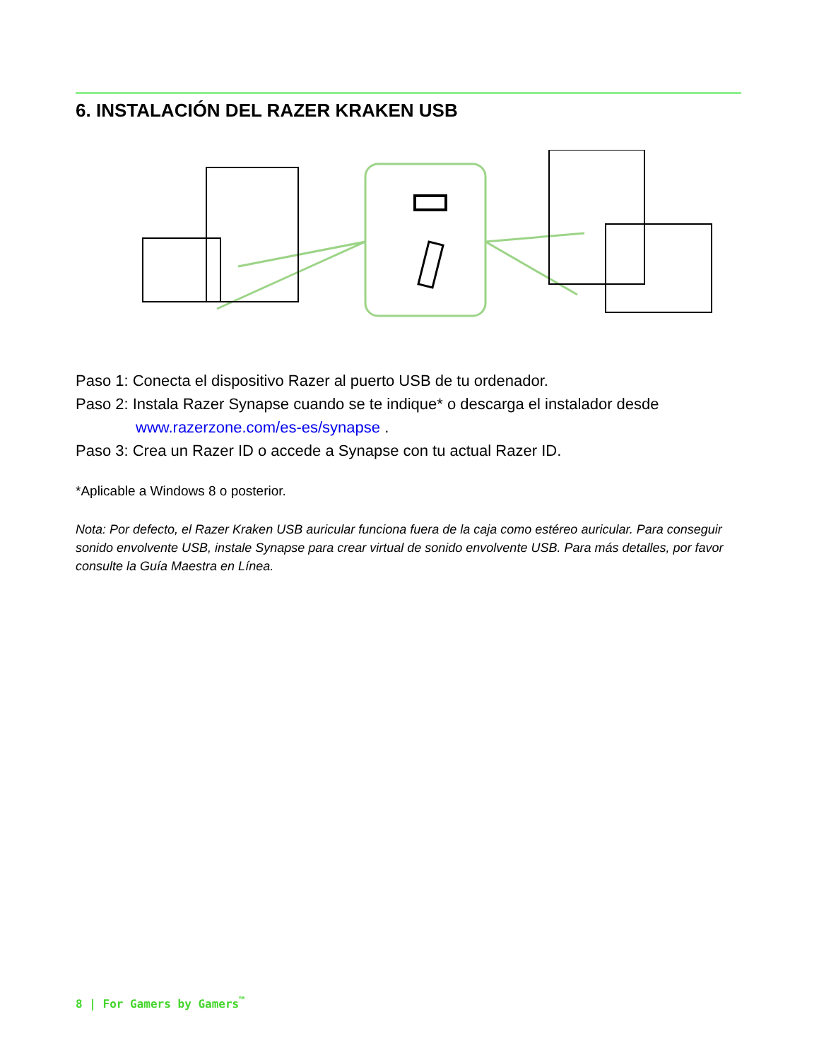6. INSTALACIÓN DEL RAZER KRAKEN USB
Paso 1: Conecta el dispositivo Razer al puerto USB de tu ordenador.
Paso 2: Instala Razer Synapse cuando se te indique* o descarga el instalador desde
www.razerzone.com/es-es/synapse .
Paso 3: Crea un Razer ID o accede a Synapse con tu actual Razer ID.
*Aplicable a Windows 8 o posterior.
Nota: Por defecto, el Razer Kraken USB auricular funciona fuera de la caja como estéreo auricular. Para conseguir sonido envolvente USB, instale Synapse para crear virtual de sonido envolvente USB. Para más detalles, por favor consulte la Guía Maestra en Línea.
8 | For Gamers by Gamers<sup>™</sup>